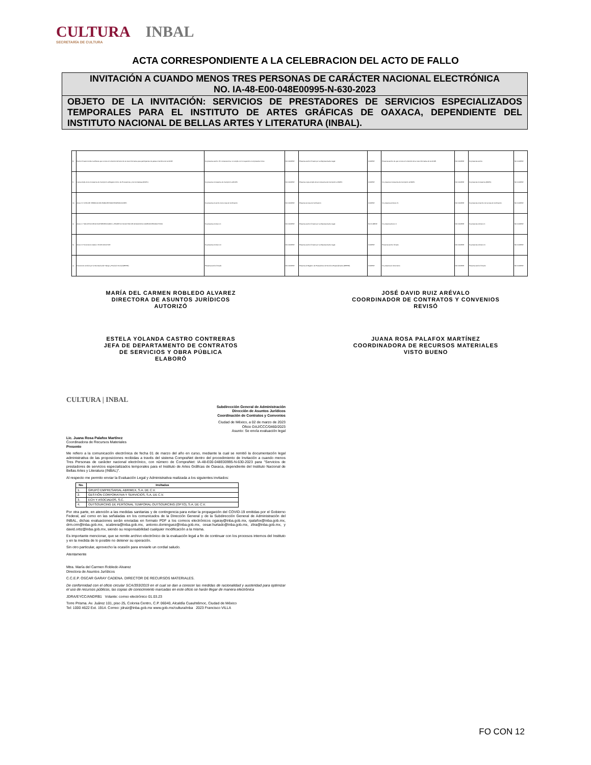CULTURA INBAL
SECRETARÍA DE CULTURA
ACTA CORRESPONDIENTE A LA CELEBRACION DEL ACTO DE FALLO
INVITACIÓN A CUANDO MENOS TRES PERSONAS DE CARÁCTER NACIONAL ELECTRÓNICA
NO. IA-48-E00-048E00995-N-630-2023
OBJETO DE LA INVITACIÓN: SERVICIOS DE PRESTADORES DE SERVICIOS ESPECIALIZADOS TEMPORALES PARA EL INSTITUTO DE ARTES GRÁFICAS DE OAXACA, DEPENDIENTE DEL INSTITUTO NACIONAL DE BELLAS ARTES Y LITERATURA (INBAL).
| k) | Escrito firmado donde manifieste que conoce el contenido del texto de la nota informativa para participantes de países miembros de la OCDE. | No presenta escrito. En consecuencia, no cumple con lo requerido en el presente inciso. | NO CUMPLE | Presenta escrito firmado por su Representante Legal. | CUMPLE | Presenta escrito de que conoce el contenido de la nota informativa de la OCDE. | NO CUMPLE | No presenta escrito. | NO CUMPLE |
| l) | Copia simple de la Constancia de Inscripción al Registro Único de Proveedores y de Contratistas (RUPC). | No presenta Constancia de Inscripción al RUPC. | NO CUMPLE | Presenta copia simple de la Constancia de Inscripción al RUPC. | CUMPLE | No presenta Constancia de Inscripción al RUPC. | NO CUMPLE | No presenta Constancia (RUPC). | NO CUMPLE |
| m) | Anexo N "LISTA DE VERIFICACIÓN PARA REVISAR PROPOSICIONES". | No presenta el escrito de la Lista de Verificación. | NO CUMPLE | Presenta la Lista de Verificación. | CUMPLE | No presenta el Anexo N. | NO CUMPLE | No presenta el escrito de la Lista de Verificación. | NO CUMPLE |
| n) | Anexo C "SOLICITUD DE ALTA DE BENEFICIARIO" y ESCRITO 4 SOLICITUD DE AFILIACIÓN A CADENAS PRODUCTIVAS. | No presenta el Anexo C. | NO CUMPLE | Presenta escrito firmado por su Representante Legal. | NO CUMPLE | No presenta Anexo C. | NO CUMPLE | No presenta el Anexo C. | NO CUMPLE |
| ñ) | Anexo O "Documento relativo VICIOS OCULTOS". | No presenta el Anexo O. | NO CUMPLE | Presenta escrito firmado por su Representante Legal. | CUMPLE | Presenta escrito firmado. | NO CUMPLE | No presenta el Anexo O. | NO CUMPLE |
| o) | Documento emitido por la Secretaría del Trabajo y Previsión Social (REPSE). | Presenta escrito firmado. | NO CUMPLE | Presenta el Registro de Prestadores de Servicios Especializados (REPSE). | CUMPLE | No presenta el documento. | NO CUMPLE | Presenta escrito firmado. | NO CUMPLE |
MARÍA DEL CARMEN ROBLEDO ALVAREZ
DIRECTORA DE ASUNTOS JURÍDICOS
AUTORIZÓ
JOSÉ DAVID RUIZ ARÉVALO
COORDINADOR DE CONTRATOS Y CONVENIOS
REVISÓ
ESTELA YOLANDA CASTRO CONTRERAS
JEFA DE DEPARTAMENTO DE CONTRATOS
DE SERVICIOS Y OBRA PÚBLICA
ELABORÓ
JUANA ROSA PALAFOX MARTÍNEZ
COORDINADORA DE RECURSOS MATERIALES
VISTO BUENO
CULTURA | INBAL
Subdirección General de Administración
Dirección de Asuntos Jurídicos
Coordinación de Contratos y Convenios
Ciudad de México, a 02 de marzo de 2023
Oficio DAJ/CCC/0460/2023
Asunto: Se envía evaluación legal
Lic. Juana Rosa Palafox Martínez
Coordinadora de Recursos Materiales
Presente
Me refiero a la comunicación electrónica de fecha 01 de marzo del año en curso, mediante la cual se remitió la documentación legal administrativa de las proposiciones recibidas a través del sistema CompraNet dentro del procedimiento de Invitación a cuando menos Tres Personas de carácter nacional electrónico, con número de CompraNet: IA-48-E00-048E00995-N-630-2023 para "Servicios de prestadores de servicios especializados temporales para el Instituto de Artes Gráficas de Oaxaca, dependiente del Instituto Nacional de Bellas Artes y Literatura (INBAL)".
Al respecto me permito enviar la Evaluación Legal y Administrativa realizada a los siguientes invitados:
| No. | Invitados |
| --- | --- |
| 1. | GRUPO EMPRESARIAL ABRIMEX, S.A. DE C.V. |
| 2. | GESTIÓN CORPORATIVA Y SERVICIOS, S.A. DE C.V. |
| 3. | ECH Y ASOCIADOS, S.C. |
| 4. | OUTSOURCING DE PERSONAL TEMPORAL OUTSOURCING (OPTO), S.A. DE C.V. |
Por otra parte, en atención a las medidas sanitarias y de contingencia para evitar la propagación del COVID-19 emitidas por el Gobierno Federal, así como en las señaladas en los comunicados de la Dirección General y de la Subdirección General de Administración del INBAL, dichas evaluaciones serán enviadas en formato PDF a los correos electrónicos ogaray@inba.gob.mx, rpalafox@inba.gob.mx, drm.crm@inba.gob.mx, scabrera@inba.gob.mx, antonio.dominguez@inba.gob.mx, cesar.hurtado@inba.gob.mx, zlira@inba.gob.mx, y david.ortiz@inba.gob.mx, siendo su responsabilidad cualquier modificación a la misma.
Es importante mencionar, que se remite archivo electrónico de la evaluación legal a fin de continuar con los procesos internos del Instituto y en la medida de lo posible no detener su operación.
Sin otro particular, aprovecho la ocasión para enviarle un cordial saludo.
Atentamente
Mtra. María del Carmen Robledo Alvarez
Directora de Asuntos Jurídicos
C.C.E.P. OSCAR GARAY CADENA. DIRECTOR DE RECURSOS MATERIALES.
De conformidad con el oficio circular SCA/393/2019 en el cual se dan a conocer las medidas de racionalidad y austeridad para optimizar el uso de recursos públicos, las copias de conocimiento marcadas en este oficio se harán llegar de manera electrónica
JDRA/EYCC/ANDRB1 Volante: correo electrónico 01.03.23
Torre Prisma. Av. Juárez 101, piso 25, Colonia Centro, C.P. 06040, Alcaldía Cuauhtémoc, Ciudad de México
Tel: 1000 4622 Ext. 1914. Correo: jdruiz@inba.gob.mx www.gob.mx/cultura/inba 2023 Francisco VILLA
FO CON 12